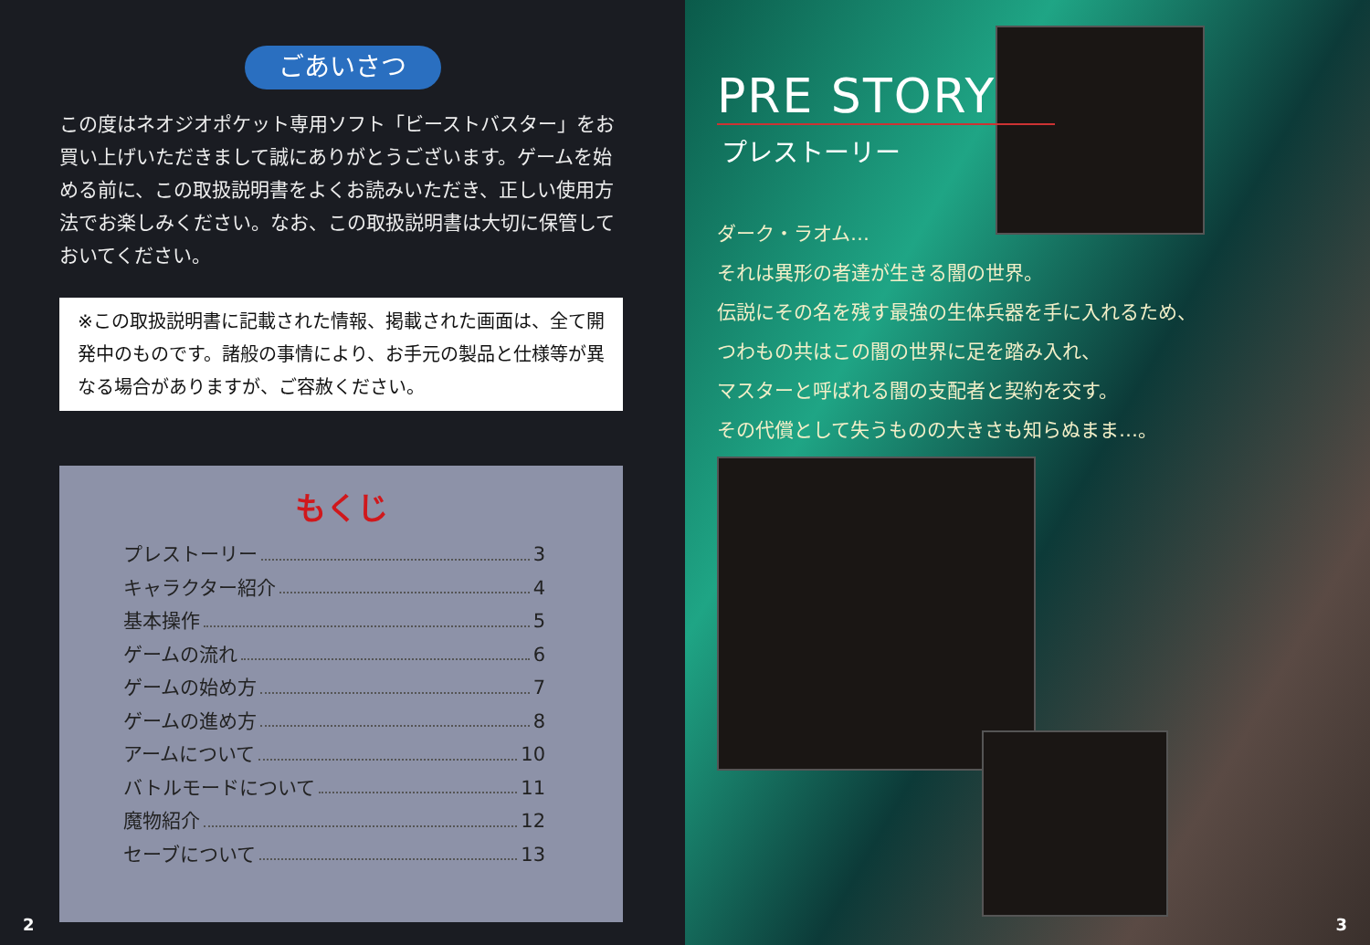ごあいさつ
この度はネオジオポケット専用ソフト「ビーストバスター」をお買い上げいただきまして誠にありがとうございます。ゲームを始める前に、この取扱説明書をよくお読みいただき、正しい使用方法でお楽しみください。なお、この取扱説明書は大切に保管しておいてください。
※この取扱説明書に記載された情報、掲載された画面は、全て開発中のものです。諸般の事情により、お手元の製品と仕様等が異なる場合がありますが、ご容赦ください。
もくじ
プレストーリー 3
キャラクター紹介 4
基本操作 5
ゲームの流れ 6
ゲームの始め方 7
ゲームの進め方 8
アームについて 10
バトルモードについて 11
魔物紹介 12
セーブについて 13
2
PRE STORY
プレストーリー
ダーク・ラオム…
それは異形の者達が生きる闇の世界。
伝説にその名を残す最強の生体兵器を手に入れるため、
つわもの共はこの闇の世界に足を踏み入れ、
マスターと呼ばれる闇の支配者と契約を交す。
その代償として失うものの大きさも知らぬまま…。
3